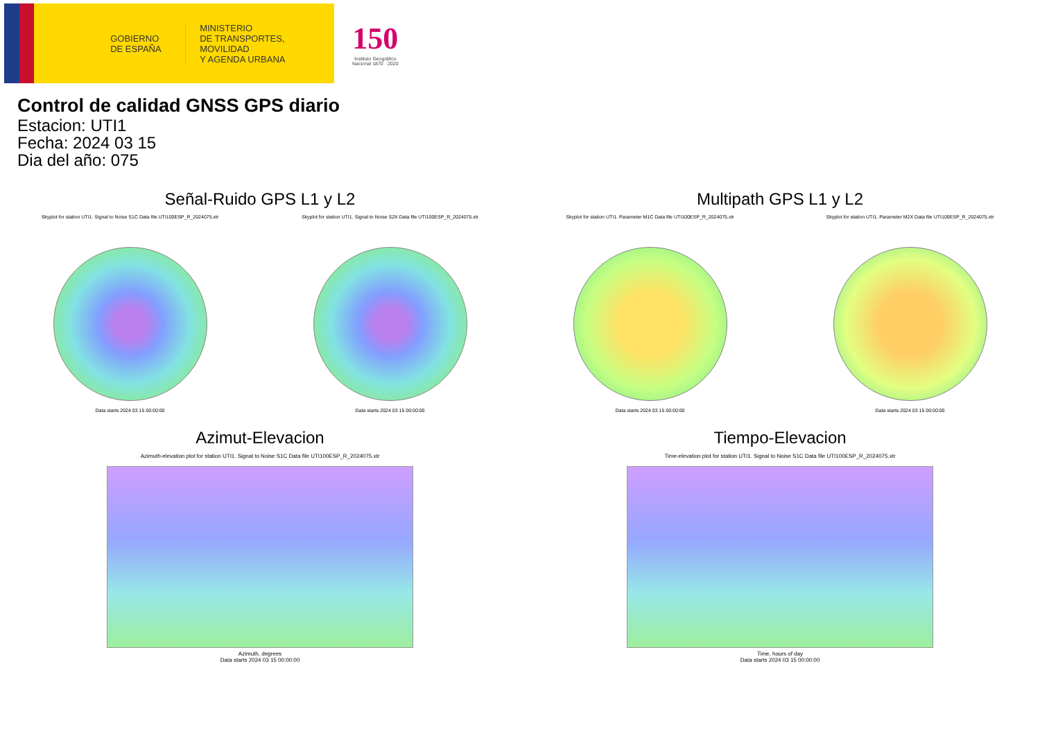GOBIERNO
DE ESPAÑA
MINISTERIO
DE TRANSPORTES, MOVILIDAD
Y AGENDA URBANA
150
Instituto Geográfico
Nacional 1870 · 2020
Control de calidad GNSS GPS diario
Estacion: UTI1
Fecha: 2024 03 15
Dia del año: 075
Señal-Ruido GPS L1 y L2
Skyplot for station UTI1. Signal to Noise S1C Data file UTI100ESP_R_2024075.xtr
Data starts 2024 03 15 00:00:00
Skyplot for station UTI1. Signal to Noise S2X Data file UTI100ESP_R_2024075.xtr
Data starts 2024 03 15 00:00:00
Multipath GPS L1 y L2
Skyplot for station UTI1. Parameter M1C Data file UTI100ESP_R_2024075.xtr
Data starts 2024 03 15 00:00:00
Skyplot for station UTI1. Parameter M2X Data file UTI100ESP_R_2024075.xtr
Data starts 2024 03 15 00:00:00
Azimut-Elevacion
Azimuth-elevation plot for station UTI1. Signal to Noise S1C Data file UTI100ESP_R_2024075.xtr
Azimuth, degrees
Data starts 2024 03 15 00:00:00
Tiempo-Elevacion
Time-elevation plot for station UTI1. Signal to Noise S1C Data file UTI100ESP_R_2024075.xtr
Time, hours of day
Data starts 2024 03 15 00:00:00